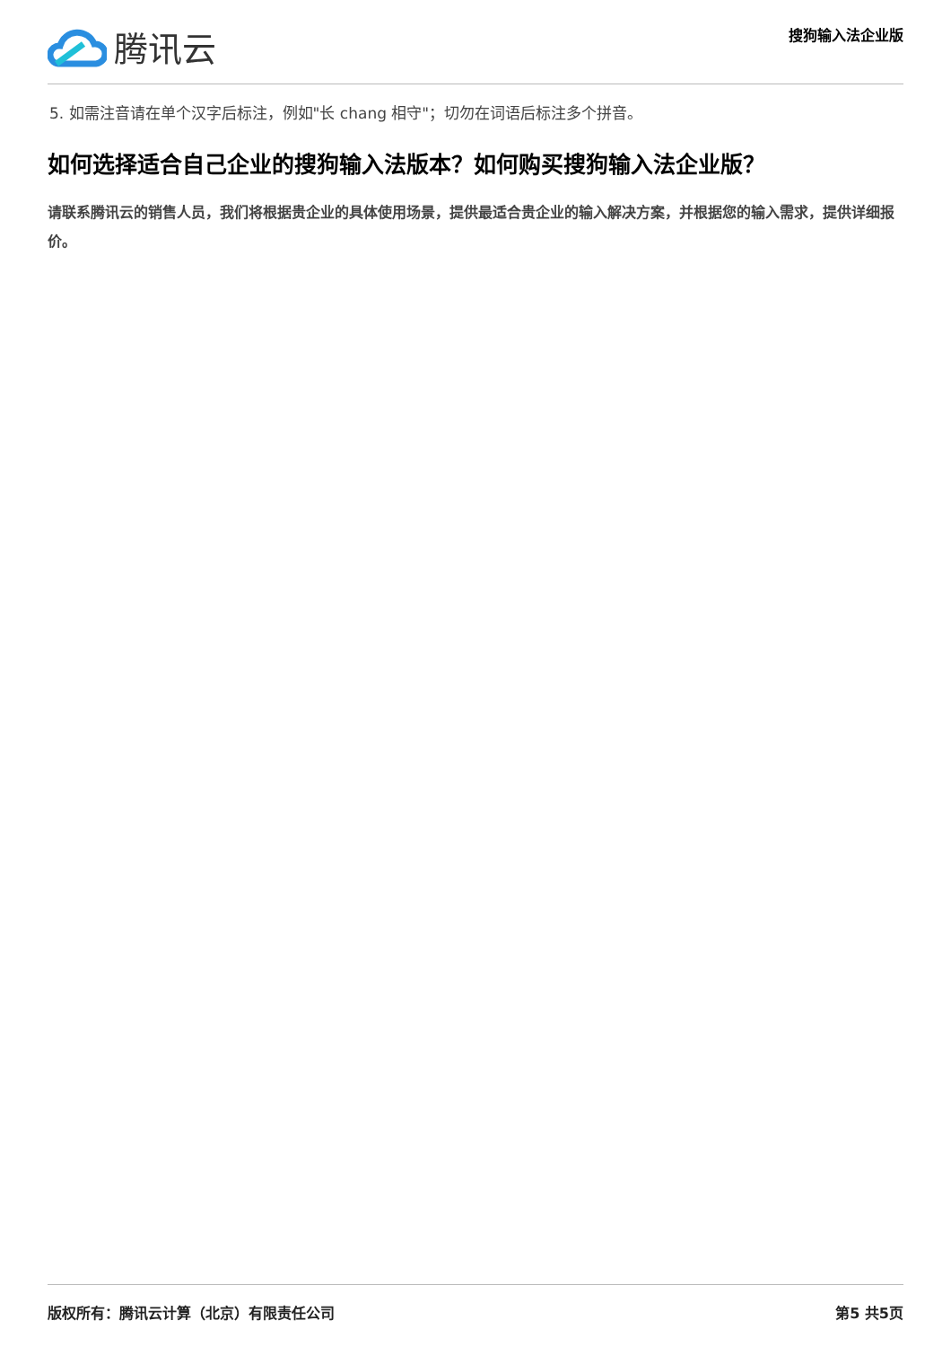腾讯云
搜狗输入法企业版
5. 如需注音请在单个汉字后标注，例如"长 chang 相守"；切勿在词语后标注多个拼音。
如何选择适合自己企业的搜狗输入法版本？如何购买搜狗输入法企业版？
请联系腾讯云的销售人员，我们将根据贵企业的具体使用场景，提供最适合贵企业的输入解决方案，并根据您的输入需求，提供详细报价。
版权所有：腾讯云计算（北京）有限责任公司 第5 共5页